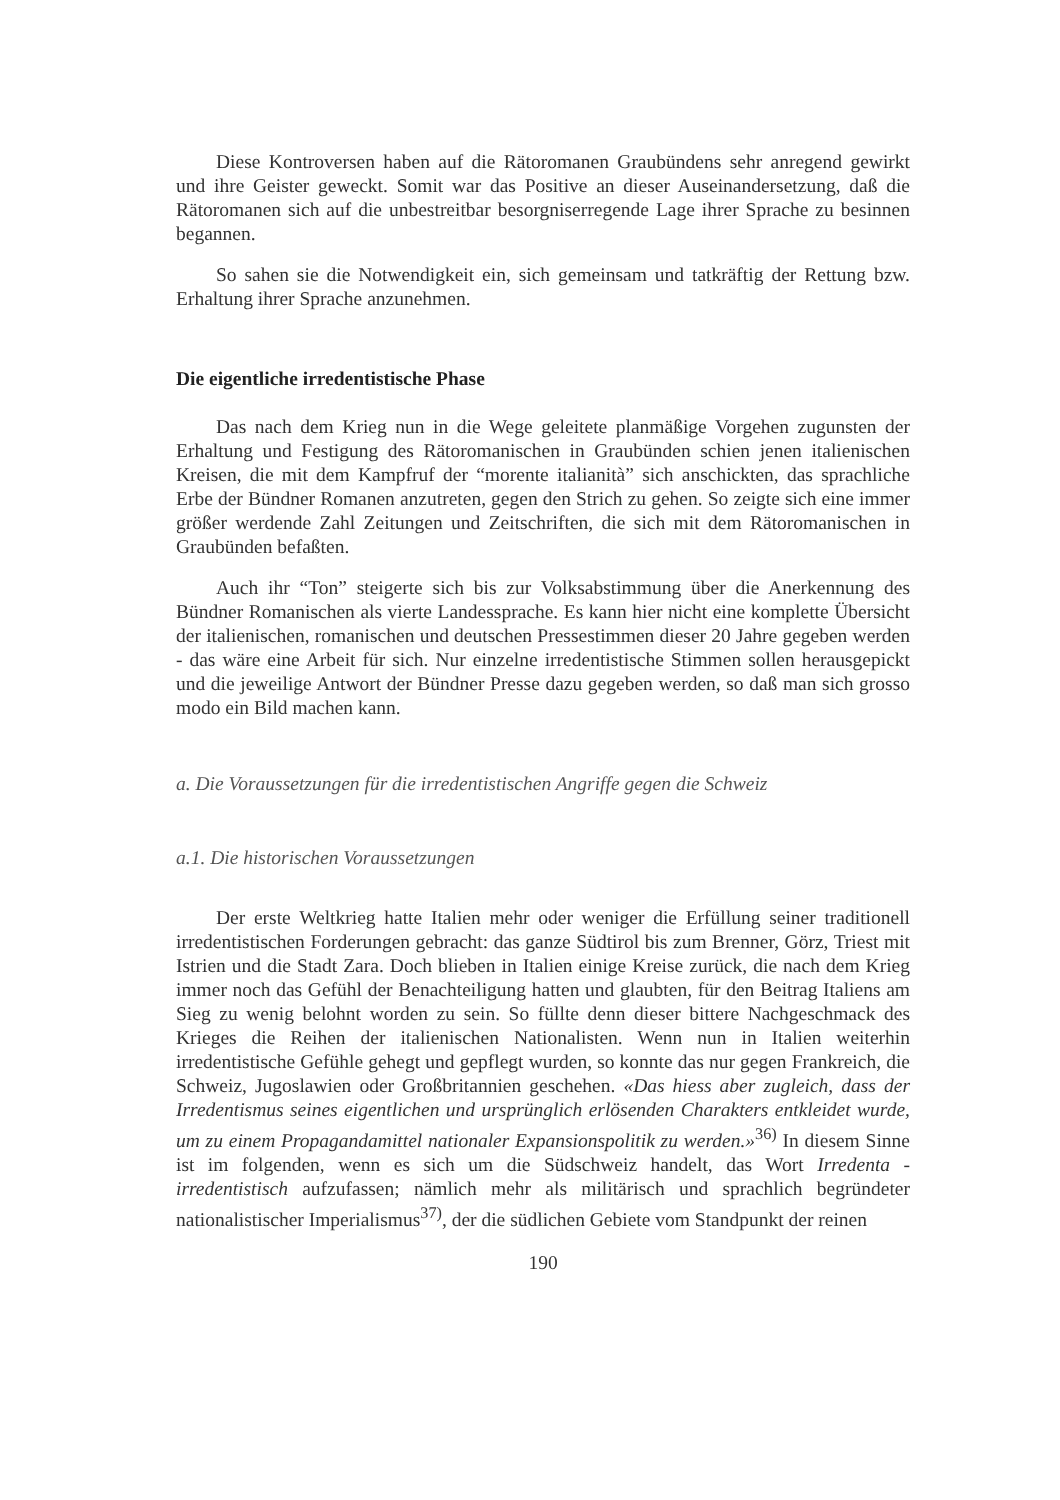Diese Kontroversen haben auf die Rätoromanen Graubündens sehr anregend gewirkt und ihre Geister geweckt. Somit war das Positive an dieser Auseinandersetzung, daß die Rätoromanen sich auf die unbestreitbar besorgniserregende Lage ihrer Sprache zu besinnen begannen.
So sahen sie die Notwendigkeit ein, sich gemeinsam und tatkräftig der Rettung bzw. Erhaltung ihrer Sprache anzunehmen.
Die eigentliche irredentistische Phase
Das nach dem Krieg nun in die Wege geleitete planmäßige Vorgehen zugunsten der Erhaltung und Festigung des Rätoromanischen in Graubünden schien jenen italienischen Kreisen, die mit dem Kampfruf der “morente italianità” sich anschickten, das sprachliche Erbe der Bündner Romanen anzutreten, gegen den Strich zu gehen. So zeigte sich eine immer größer werdende Zahl Zeitungen und Zeitschriften, die sich mit dem Rätoromanischen in Graubünden befaßten.
Auch ihr “Ton” steigerte sich bis zur Volksabstimmung über die Anerkennung des Bündner Romanischen als vierte Landessprache. Es kann hier nicht eine komplette Übersicht der italienischen, romanischen und deutschen Pressestimmen dieser 20 Jahre gegeben werden - das wäre eine Arbeit für sich. Nur einzelne irredentistische Stimmen sollen herausgepickt und die jeweilige Antwort der Bündner Presse dazu gegeben werden, so daß man sich grosso modo ein Bild machen kann.
a. Die Voraussetzungen für die irredentistischen Angriffe gegen die Schweiz
a.1. Die historischen Voraussetzungen
Der erste Weltkrieg hatte Italien mehr oder weniger die Erfüllung seiner traditionell irredentistischen Forderungen gebracht: das ganze Südtirol bis zum Brenner, Görz, Triest mit Istrien und die Stadt Zara. Doch blieben in Italien einige Kreise zurück, die nach dem Krieg immer noch das Gefühl der Benachteiligung hatten und glaubten, für den Beitrag Italiens am Sieg zu wenig belohnt worden zu sein. So füllte denn dieser bittere Nachgeschmack des Krieges die Reihen der italienischen Nationalisten. Wenn nun in Italien weiterhin irredentistische Gefühle gehegt und gepflegt wurden, so konnte das nur gegen Frankreich, die Schweiz, Jugoslawien oder Großbritannien geschehen. «Das hiess aber zugleich, dass der Irredentismus seines eigentlichen und ursprünglich erlösenden Charakters entkleidet wurde, um zu einem Propagandamittel nationaler Expansionspolitik zu werden.»<sup>36)</sup> In diesem Sinne ist im folgenden, wenn es sich um die Südschweiz handelt, das Wort Irredenta - irredentistisch aufzufassen; nämlich mehr als militärisch und sprachlich begründeter nationalistischer Imperialismus<sup>37)</sup>, der die südlichen Gebiete vom Standpunkt der reinen
190